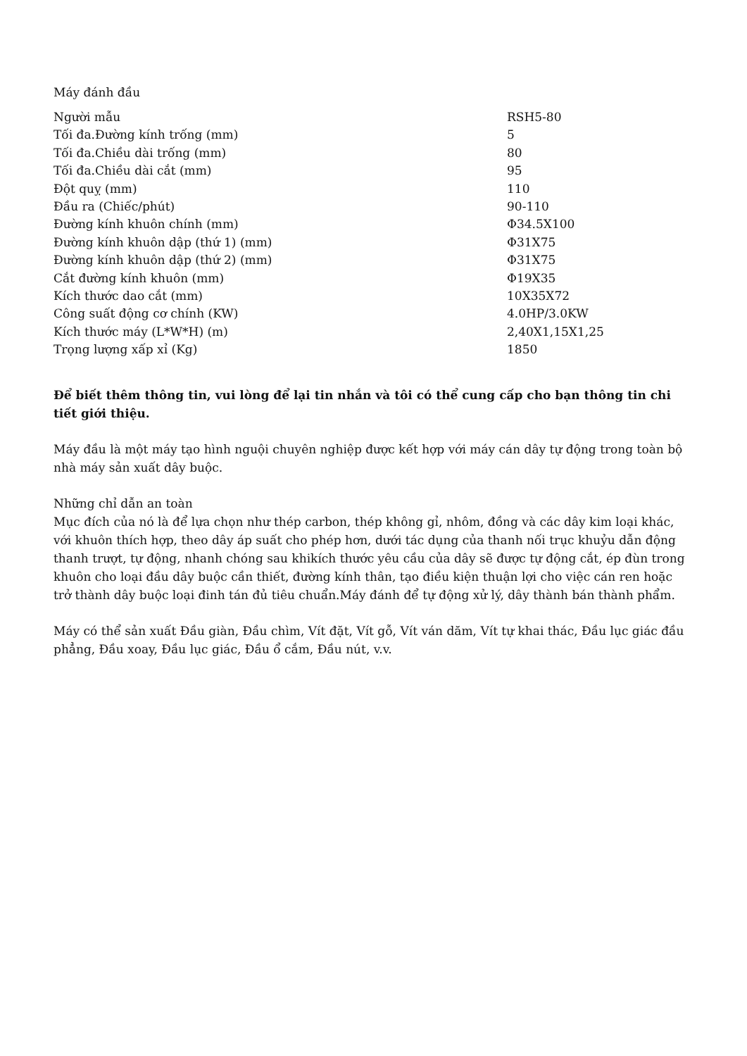Máy đánh đầu
| Người mẫu | RSH5-80 |
| Tối đa.Đường kính trống (mm) | 5 |
| Tối đa.Chiều dài trống (mm) | 80 |
| Tối đa.Chiều dài cắt (mm) | 95 |
| Đột quỵ (mm) | 110 |
| Đầu ra (Chiếc/phút) | 90-110 |
| Đường kính khuôn chính (mm) | Φ34.5X100 |
| Đường kính khuôn dập (thứ 1) (mm) | Φ31X75 |
| Đường kính khuôn dập (thứ 2) (mm) | Φ31X75 |
| Cắt đường kính khuôn (mm) | Φ19X35 |
| Kích thước dao cắt (mm) | 10X35X72 |
| Công suất động cơ chính (KW) | 4.0HP/3.0KW |
| Kích thước máy (L*W*H) (m) | 2,40X1,15X1,25 |
| Trọng lượng xấp xỉ (Kg) | 1850 |
Để biết thêm thông tin, vui lòng để lại tin nhắn và tôi có thể cung cấp cho bạn thông tin chi tiết giới thiệu.
Máy đầu là một máy tạo hình nguội chuyên nghiệp được kết hợp với máy cán dây tự động trong toàn bộ nhà máy sản xuất dây buộc.
Những chỉ dẫn an toàn
Mục đích của nó là để lựa chọn như thép carbon, thép không gỉ, nhôm, đồng và các dây kim loại khác, với khuôn thích hợp, theo dây áp suất cho phép hơn, dưới tác dụng của thanh nối trục khuỷu dẫn động thanh trượt, tự động, nhanh chóng sau khikích thước yêu cầu của dây sẽ được tự động cắt, ép đùn trong khuôn cho loại đầu dây buộc cần thiết, đường kính thân, tạo điều kiện thuận lợi cho việc cán ren hoặc trở thành dây buộc loại đinh tán đủ tiêu chuẩn.Máy đánh để tự động xử lý, dây thành bán thành phẩm.
Máy có thể sản xuất Đầu giàn, Đầu chìm, Vít đặt, Vít gỗ, Vít ván dăm, Vít tự khai thác, Đầu lục giác đầu phẳng, Đầu xoay, Đầu lục giác, Đầu ổ cắm, Đầu nút, v.v.